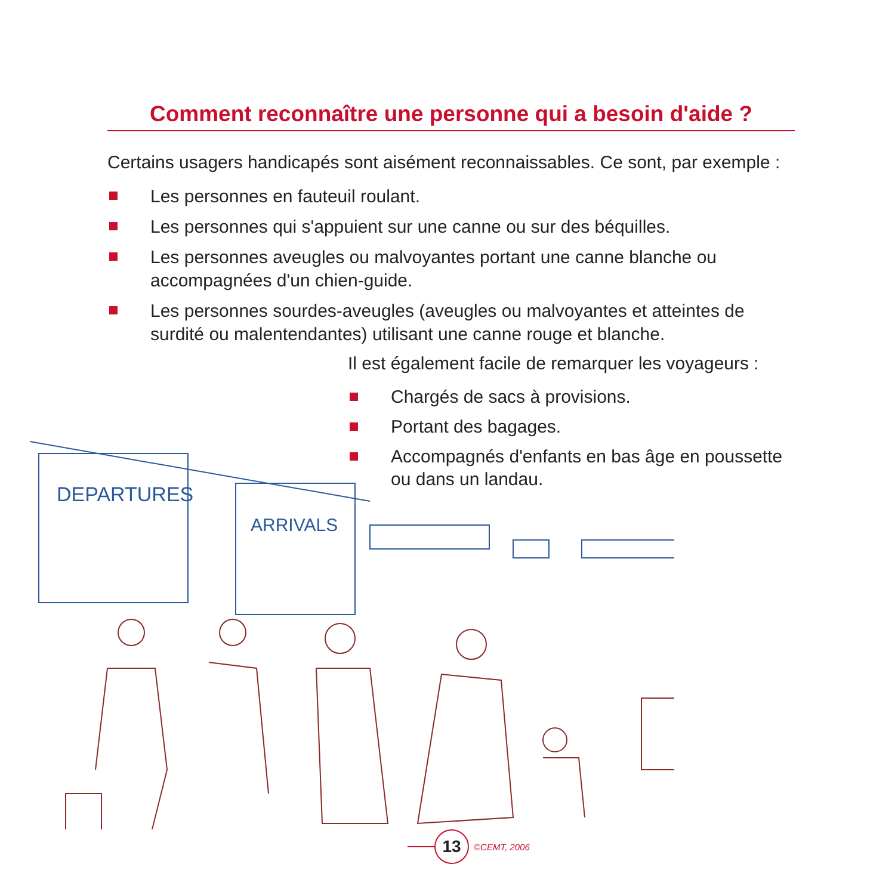Comment reconnaître une personne qui a besoin d'aide ?
Certains usagers handicapés sont aisément reconnaissables. Ce sont, par exemple :
Les personnes en fauteuil roulant.
Les personnes qui s'appuient sur une canne ou sur des béquilles.
Les personnes aveugles ou malvoyantes portant une canne blanche ou accompagnées d'un chien-guide.
Les personnes sourdes-aveugles (aveugles ou malvoyantes et atteintes de surdité ou malentendantes) utilisant une canne rouge et blanche.
Il est également facile de remarquer les voyageurs :
Chargés de sacs à provisions.
Portant des bagages.
Accompagnés d'enfants en bas âge en poussette ou dans un landau.
DEPARTURES
ARRIVALS
13
©CEMT, 2006